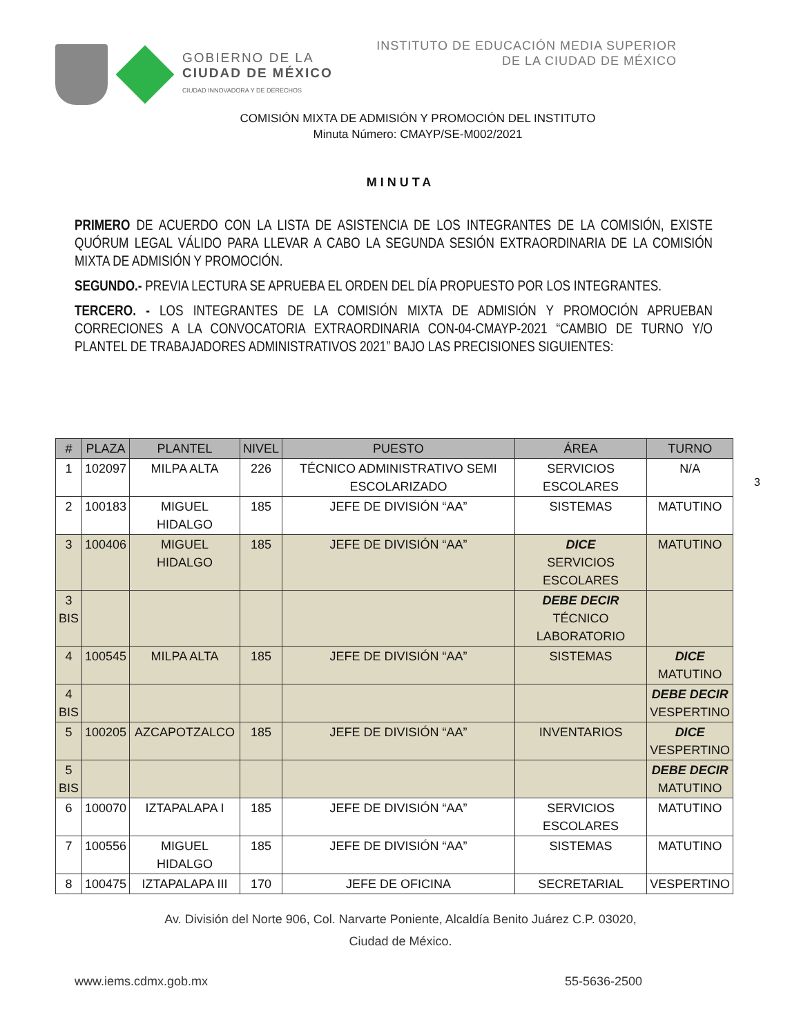GOBIERNO DE LA
CIUDAD DE MÉXICO
CIUDAD INNOVADORA Y DE DERECHOS
INSTITUTO DE EDUCACIÓN MEDIA SUPERIOR
DE LA CIUDAD DE MÉXICO
COMISIÓN MIXTA DE ADMISIÓN Y PROMOCIÓN DEL INSTITUTO
Minuta Número: CMAYP/SE-M002/2021
MINUTA
PRIMERO DE ACUERDO CON LA LISTA DE ASISTENCIA DE LOS INTEGRANTES DE LA COMISIÓN, EXISTE QUÓRUM LEGAL VÁLIDO PARA LLEVAR A CABO LA SEGUNDA SESIÓN EXTRAORDINARIA DE LA COMISIÓN MIXTA DE ADMISIÓN Y PROMOCIÓN.
SEGUNDO.- PREVIA LECTURA SE APRUEBA EL ORDEN DEL DÍA PROPUESTO POR LOS INTEGRANTES.
TERCERO. - LOS INTEGRANTES DE LA COMISIÓN MIXTA DE ADMISIÓN Y PROMOCIÓN APRUEBAN CORRECIONES A LA CONVOCATORIA EXTRAORDINARIA CON-04-CMAYP-2021 “CAMBIO DE TURNO Y/O PLANTEL DE TRABAJADORES ADMINISTRATIVOS 2021” BAJO LAS PRECISIONES SIGUIENTES:
3
| # | PLAZA | PLANTEL | NIVEL | PUESTO | ÁREA | TURNO |
| --- | --- | --- | --- | --- | --- | --- |
| 1 | 102097 | MILPA ALTA | 226 | TÉCNICO ADMINISTRATIVO SEMI ESCOLARIZADO | SERVICIOS ESCOLARES | N/A |
| 2 | 100183 | MIGUEL HIDALGO | 185 | JEFE DE DIVISIÓN “AA” | SISTEMAS | MATUTINO |
| 3 | 100406 | MIGUEL HIDALGO | 185 | JEFE DE DIVISIÓN “AA” | DICE SERVICIOS ESCOLARES | MATUTINO |
| 3 BIS | | | | | DEBE DECIR TÉCNICO LABORATORIO | |
| 4 | 100545 | MILPA ALTA | 185 | JEFE DE DIVISIÓN “AA” | SISTEMAS | DICE MATUTINO |
| 4 BIS | | | | | | DEBE DECIR VESPERTINO |
| 5 | 100205 | AZCAPOTZALCO | 185 | JEFE DE DIVISIÓN “AA” | INVENTARIOS | DICE VESPERTINO |
| 5 BIS | | | | | | DEBE DECIR MATUTINO |
| 6 | 100070 | IZTAPALAPA I | 185 | JEFE DE DIVISIÓN “AA” | SERVICIOS ESCOLARES | MATUTINO |
| 7 | 100556 | MIGUEL HIDALGO | 185 | JEFE DE DIVISIÓN “AA” | SISTEMAS | MATUTINO |
| 8 | 100475 | IZTAPALAPA III | 170 | JEFE DE OFICINA | SECRETARIAL | VESPERTINO |
Av. División del Norte 906, Col. Narvarte Poniente, Alcaldía Benito Juárez C.P. 03020,
Ciudad de México.
www.iems.cdmx.gob.mx 55-5636-2500